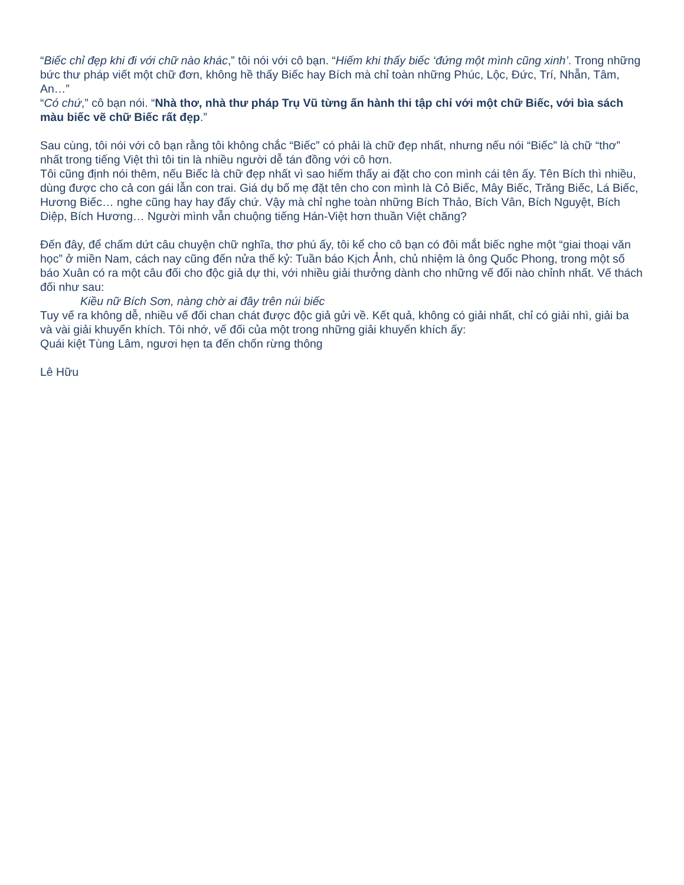“Biếc chỉ đẹp khi đi với chữ nào khác,” tôi nói với cô bạn. “Hiếm khi thấy biếc ‘đứng một mình cũng xinh’. Trong những bức thư pháp viết một chữ đơn, không hề thấy Biếc hay Bích mà chỉ toàn những Phúc, Lộc, Đức, Trí, Nhẫn, Tâm, An…”
“Có chứ,” cô bạn nói. “Nhà thơ, nhà thư pháp Trụ Vũ từng ấn hành thi tập chỉ với một chữ Biếc, với bìa sách màu biếc vẽ chữ Biếc rất đẹp.”
Sau cùng, tôi nói với cô bạn rằng tôi không chắc “Biếc” có phải là chữ đẹp nhất, nhưng nếu nói “Biếc” là chữ “thơ” nhất trong tiếng Việt thì tôi tin là nhiều người dễ tán đồng với cô hơn.
Tôi cũng định nói thêm, nếu Biếc là chữ đẹp nhất vì sao hiếm thấy ai đặt cho con mình cái tên ấy. Tên Bích thì nhiều, dùng được cho cả con gái lẫn con trai. Giá dụ bố mẹ đặt tên cho con mình là Cỏ Biếc, Mây Biếc, Trăng Biếc, Lá Biếc, Hương Biếc… nghe cũng hay hay đấy chứ. Vậy mà chỉ nghe toàn những Bích Thảo, Bích Vân, Bích Nguyệt, Bích Diệp, Bích Hương… Người mình vẫn chuộng tiếng Hán-Việt hơn thuần Việt chăng?
Đến đây, để chấm dứt câu chuyện chữ nghĩa, thơ phú ấy, tôi kể cho cô bạn có đôi mắt biếc nghe một “giai thoại văn học” ở miền Nam, cách nay cũng đến nửa thế kỷ: Tuần báo Kịch Ảnh, chủ nhiệm là ông Quốc Phong, trong một số báo Xuân có ra một câu đối cho độc giả dự thi, với nhiều giải thưởng dành cho những vế đối nào chỉnh nhất. Vế thách đối như sau:
Kiều nữ Bích Sơn, nàng chờ ai đây trên núi biếc
Tuy vế ra không dễ, nhiều vế đối chan chát được độc giả gửi về. Kết quả, không có giải nhất, chỉ có giải nhì, giải ba và vài giải khuyến khích. Tôi nhớ, vế đối của một trong những giải khuyến khích ấy:
Quái kiệt Tùng Lâm, ngươi hẹn ta đến chốn rừng thông
Lê Hữu